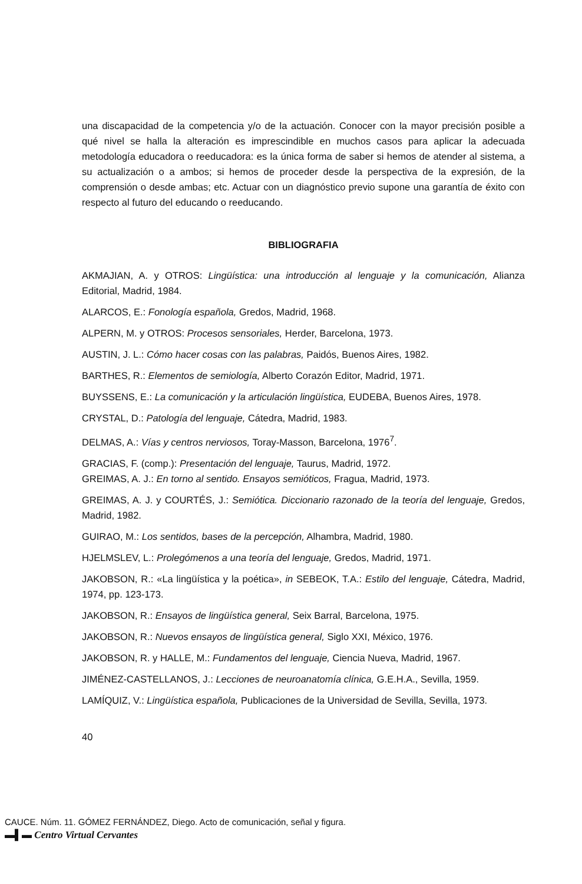una discapacidad de la competencia y/o de la actuación. Conocer con la mayor precisión posible a qué nivel se halla la alteración es imprescindible en muchos casos para aplicar la adecuada metodología educadora o reeducadora: es la única forma de saber si hemos de atender al sistema, a su actualización o a ambos; si hemos de proceder desde la perspectiva de la expresión, de la comprensión o desde ambas; etc. Actuar con un diagnóstico previo supone una garantía de éxito con respecto al futuro del educando o reeducando.
BIBLIOGRAFIA
AKMAJIAN, A. y OTROS: Lingüística: una introducción al lenguaje y la comunicación, Alianza Editorial, Madrid, 1984.
ALARCOS, E.: Fonología española, Gredos, Madrid, 1968.
ALPERN, M. y OTROS: Procesos sensoriales, Herder, Barcelona, 1973.
AUSTIN, J. L.: Cómo hacer cosas con las palabras, Paidós, Buenos Aires, 1982.
BARTHES, R.: Elementos de semiología, Alberto Corazón Editor, Madrid, 1971.
BUYSSENS, E.: La comunicación y la articulación lingüística, EUDEBA, Buenos Aires, 1978.
CRYSTAL, D.: Patología del lenguaje, Cátedra, Madrid, 1983.
DELMAS, A.: Vías y centros nerviosos, Toray-Masson, Barcelona, 1976<sup>7</sup>.
GRACIAS, F. (comp.): Presentación del lenguaje, Taurus, Madrid, 1972.
GREIMAS, A. J.: En torno al sentido. Ensayos semióticos, Fragua, Madrid, 1973.
GREIMAS, A. J. y COURTÉS, J.: Semiótica. Diccionario razonado de la teoría del lenguaje, Gredos, Madrid, 1982.
GUIRAO, M.: Los sentidos, bases de la percepción, Alhambra, Madrid, 1980.
HJELMSLEV, L.: Prolegómenos a una teoría del lenguaje, Gredos, Madrid, 1971.
JAKOBSON, R.: «La lingüística y la poética», in SEBEOK, T.A.: Estilo del lenguaje, Cátedra, Madrid, 1974, pp. 123-173.
JAKOBSON, R.: Ensayos de lingüística general, Seix Barral, Barcelona, 1975.
JAKOBSON, R.: Nuevos ensayos de lingüística general, Siglo XXI, México, 1976.
JAKOBSON, R. y HALLE, M.: Fundamentos del lenguaje, Ciencia Nueva, Madrid, 1967.
JIMÉNEZ-CASTELLANOS, J.: Lecciones de neuroanatomía clínica, G.E.H.A., Sevilla, 1959.
LAMÍQUIZ, V.: Lingüística española, Publicaciones de la Universidad de Sevilla, Sevilla, 1973.
40
CAUCE. Núm. 11. GÓMEZ FERNÁNDEZ, Diego. Acto de comunicación, señal y figura.
▬▌▬ Centro Virtual Cervantes